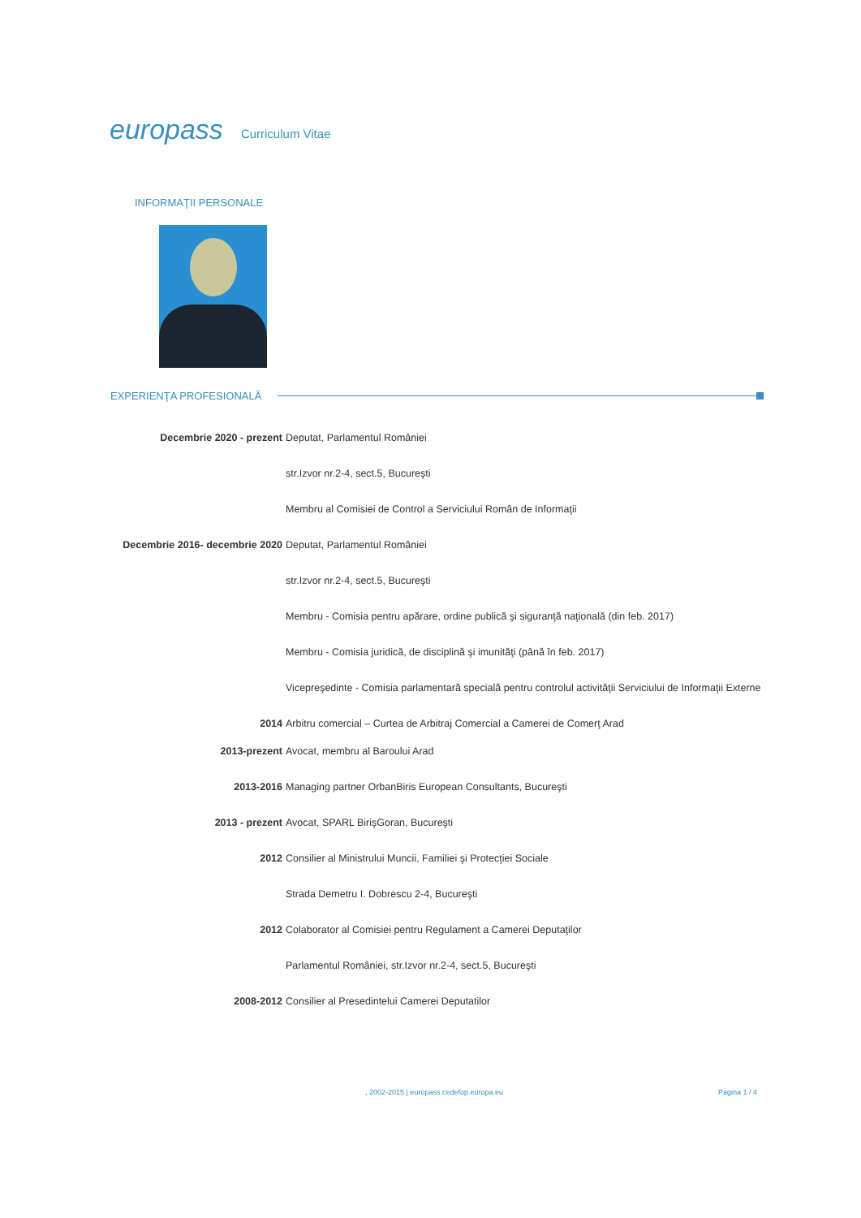europass Curriculum Vitae
INFORMAŢII PERSONALE
EXPERIENŢA PROFESIONALĂ
Decembrie 2020 - prezent Deputat, Parlamentul României
str.Izvor nr.2-4, sect.5, Bucureşti
Membru al Comisiei de Control a Serviciului Român de Informaţii
Decembrie 2016- decembrie 2020 Deputat, Parlamentul României
str.Izvor nr.2-4, sect.5, Bucureşti
Membru - Comisia pentru apărare, ordine publică şi siguranţă naţională (din feb. 2017)
Membru - Comisia juridică, de disciplină şi imunităţi (până în feb. 2017)
Vicepreşedinte - Comisia parlamentară specială pentru controlul activităţii Serviciului de Informaţii Externe
2014 Arbitru comercial – Curtea de Arbitraj Comercial a Camerei de Comerţ Arad
2013-prezent Avocat, membru al Baroului Arad
2013-2016 Managing partner OrbanBiris European Consultants, Bucureşti
2013 - prezent Avocat, SPARL BirişGoran, Bucureşti
2012 Consilier al Ministrului Muncii, Familiei şi Protecţiei Sociale
Strada Demetru I. Dobrescu 2-4, Bucureşti
2012 Colaborator al Comisiei pentru Regulament a Camerei Deputaţilor
Parlamentul României, str.Izvor nr.2-4, sect.5, Bucureşti
2008-2012 Consilier al Presedintelui Camerei Deputatilor
, 2002-2015 | europass.cedefop.europa.eu
Pagina 1 / 4